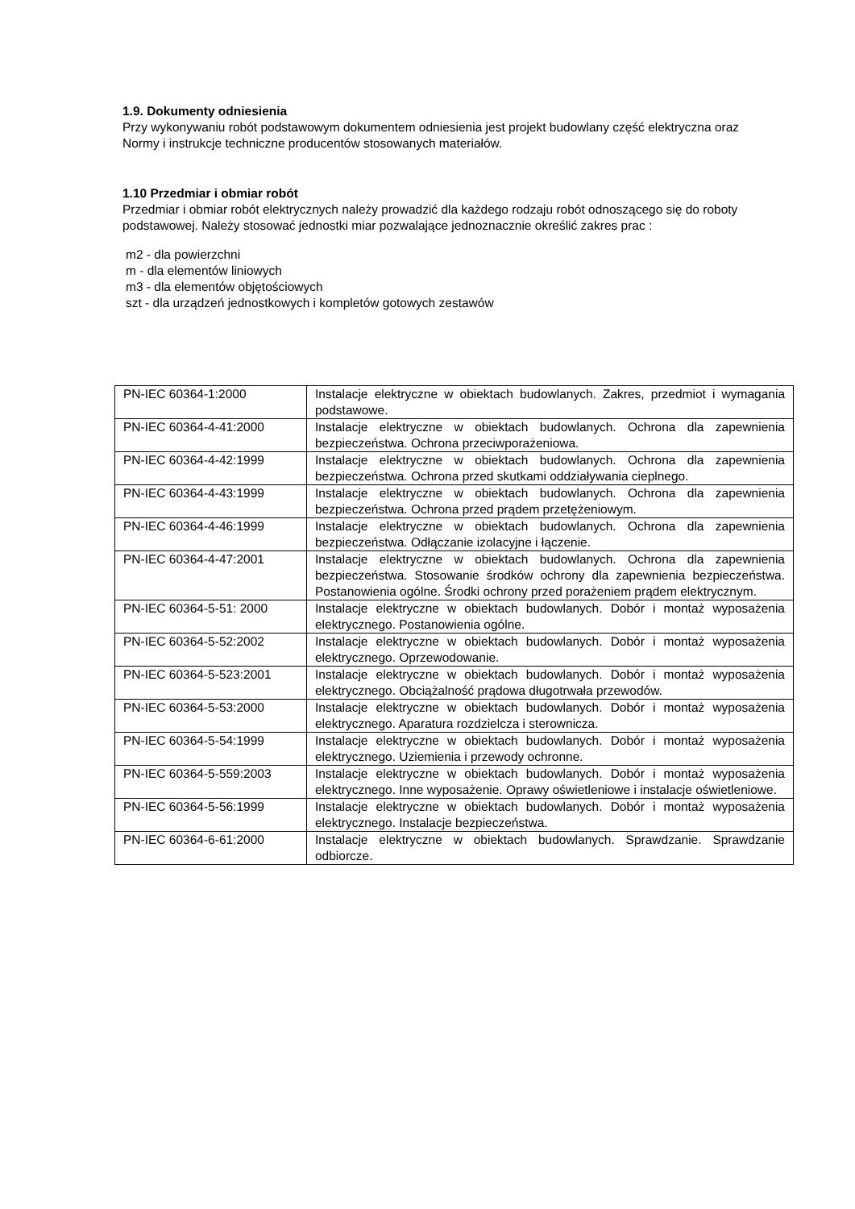1.9. Dokumenty odniesienia
Przy wykonywaniu robót podstawowym dokumentem odniesienia jest projekt budowlany część elektryczna oraz Normy i instrukcje techniczne producentów stosowanych materiałów.
1.10 Przedmiar i obmiar robót
Przedmiar i obmiar robót elektrycznych należy prowadzić dla każdego rodzaju robót odnoszącego się do roboty podstawowej. Należy stosować jednostki miar pozwalające jednoznacznie określić zakres prac :
m2 - dla powierzchni
m - dla elementów liniowych
m3 - dla elementów objętościowych
szt - dla urządzeń jednostkowych i kompletów gotowych zestawów
| PN-IEC 60364-1:2000 | Instalacje elektryczne w obiektach budowlanych. Zakres, przedmiot i wymagania podstawowe. |
| PN-IEC 60364-4-41:2000 | Instalacje elektryczne w obiektach budowlanych. Ochrona dla zapewnienia bezpieczeństwa. Ochrona przeciwporażeniowa. |
| PN-IEC 60364-4-42:1999 | Instalacje elektryczne w obiektach budowlanych. Ochrona dla zapewnienia bezpieczeństwa. Ochrona przed skutkami oddziaływania cieplnego. |
| PN-IEC 60364-4-43:1999 | Instalacje elektryczne w obiektach budowlanych. Ochrona dla zapewnienia bezpieczeństwa. Ochrona przed prądem przetężeniowym. |
| PN-IEC 60364-4-46:1999 | Instalacje elektryczne w obiektach budowlanych. Ochrona dla zapewnienia bezpieczeństwa. Odłączanie izolacyjne i łączenie. |
| PN-IEC 60364-4-47:2001 | Instalacje elektryczne w obiektach budowlanych. Ochrona dla zapewnienia bezpieczeństwa. Stosowanie środków ochrony dla zapewnienia bezpieczeństwa. Postanowienia ogólne. Środki ochrony przed porażeniem prądem elektrycznym. |
| PN-IEC 60364-5-51: 2000 | Instalacje elektryczne w obiektach budowlanych. Dobór i montaż wyposażenia elektrycznego. Postanowienia ogólne. |
| PN-IEC 60364-5-52:2002 | Instalacje elektryczne w obiektach budowlanych. Dobór i montaż wyposażenia elektrycznego. Oprzewodowanie. |
| PN-IEC 60364-5-523:2001 | Instalacje elektryczne w obiektach budowlanych. Dobór i montaż wyposażenia elektrycznego. Obciążalność prądowa długotrwała przewodów. |
| PN-IEC 60364-5-53:2000 | Instalacje elektryczne w obiektach budowlanych. Dobór i montaż wyposażenia elektrycznego. Aparatura rozdzielcza i sterownicza. |
| PN-IEC 60364-5-54:1999 | Instalacje elektryczne w obiektach budowlanych. Dobór i montaż wyposażenia elektrycznego. Uziemienia i przewody ochronne. |
| PN-IEC 60364-5-559:2003 | Instalacje elektryczne w obiektach budowlanych. Dobór i montaż wyposażenia elektrycznego. Inne wyposażenie. Oprawy oświetleniowe i instalacje oświetleniowe. |
| PN-IEC 60364-5-56:1999 | Instalacje elektryczne w obiektach budowlanych. Dobór i montaż wyposażenia elektrycznego. Instalacje bezpieczeństwa. |
| PN-IEC 60364-6-61:2000 | Instalacje elektryczne w obiektach budowlanych. Sprawdzanie. Sprawdzanie odbiorcze. |